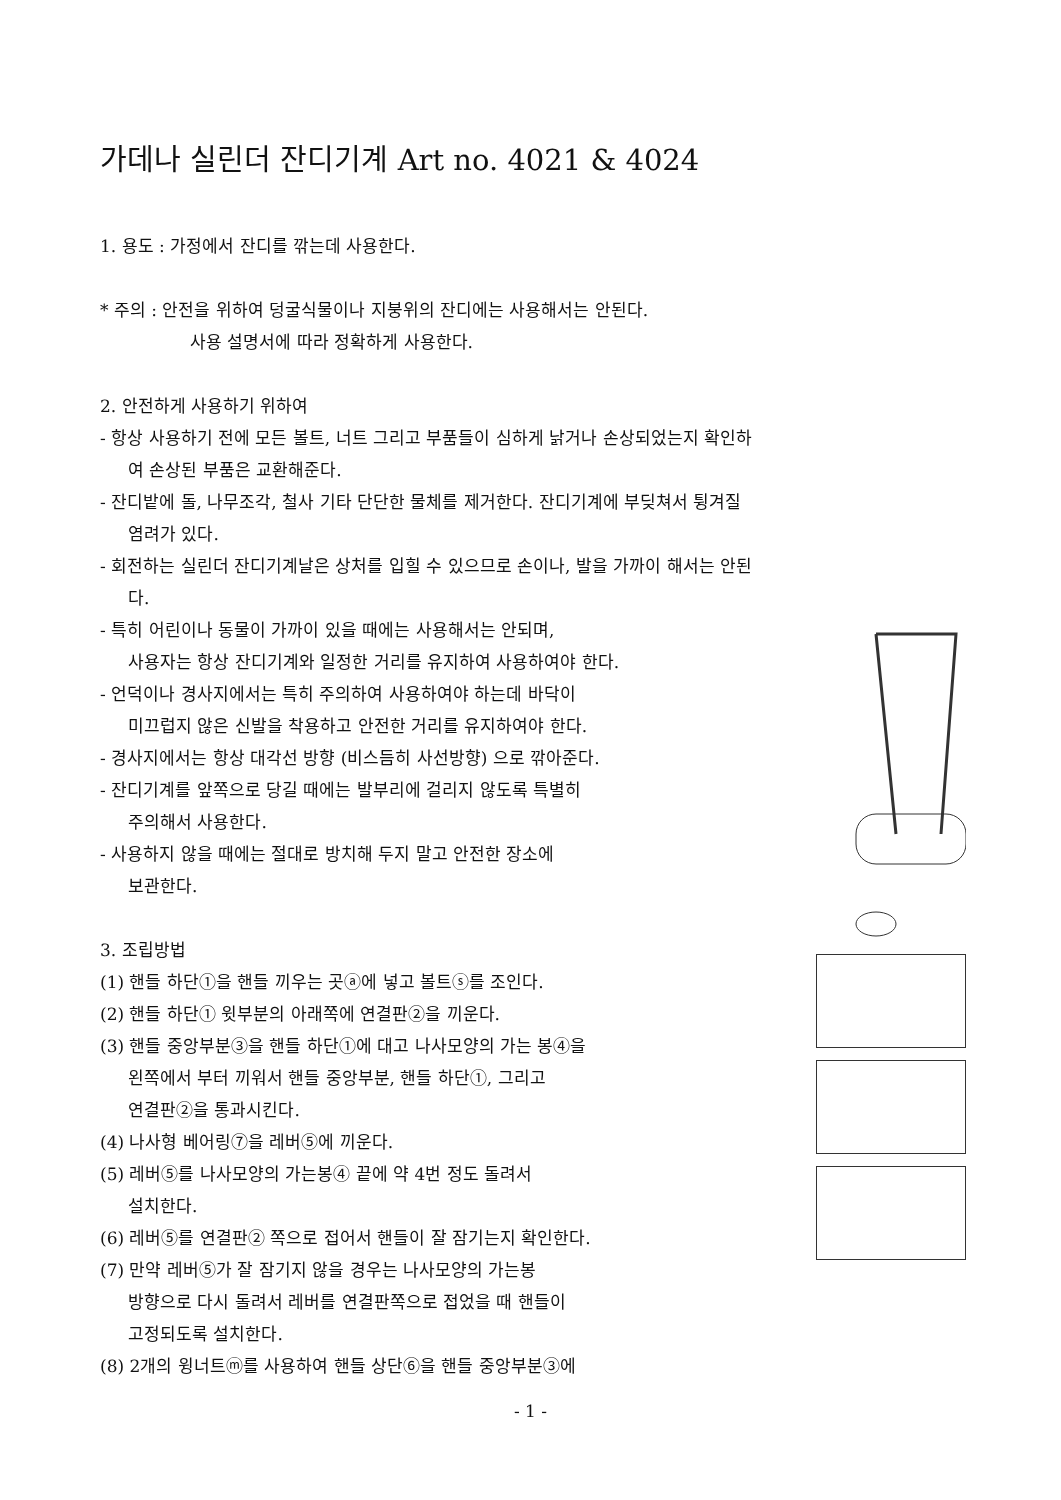가데나 실린더 잔디기계 Art no. 4021 & 4024
1. 용도 : 가정에서 잔디를 깎는데 사용한다.
* 주의 : 안전을 위하여 덩굴식물이나 지붕위의 잔디에는 사용해서는 안된다.
사용 설명서에 따라 정확하게 사용한다.
2. 안전하게 사용하기 위하여
- 항상 사용하기 전에 모든 볼트, 너트 그리고 부품들이 심하게 낡거나 손상되었는지 확인하
여 손상된 부품은 교환해준다.
- 잔디밭에 돌, 나무조각, 철사 기타 단단한 물체를 제거한다. 잔디기계에 부딪쳐서 튕겨질
염려가 있다.
- 회전하는 실린더 잔디기계날은 상처를 입힐 수 있으므로 손이나, 발을 가까이 해서는 안된
다.
- 특히 어린이나 동물이 가까이 있을 때에는 사용해서는 안되며,
사용자는 항상 잔디기계와 일정한 거리를 유지하여 사용하여야 한다.
- 언덕이나 경사지에서는 특히 주의하여 사용하여야 하는데 바닥이
미끄럽지 않은 신발을 착용하고 안전한 거리를 유지하여야 한다.
- 경사지에서는 항상 대각선 방향 (비스듬히 사선방향) 으로 깎아준다.
- 잔디기계를 앞쪽으로 당길 때에는 발부리에 걸리지 않도록 특별히
주의해서 사용한다.
- 사용하지 않을 때에는 절대로 방치해 두지 말고 안전한 장소에
보관한다.
3. 조립방법
(1) 핸들 하단①을 핸들 끼우는 곳ⓐ에 넣고 볼트ⓢ를 조인다.
(2) 핸들 하단① 윗부분의 아래쪽에 연결판②을 끼운다.
(3) 핸들 중앙부분③을 핸들 하단①에 대고 나사모양의 가는 봉④을
왼쪽에서 부터 끼워서 핸들 중앙부분, 핸들 하단①, 그리고
연결판②을 통과시킨다.
(4) 나사형 베어링⑦을 레버⑤에 끼운다.
(5) 레버⑤를 나사모양의 가는봉④ 끝에 약 4번 정도 돌려서
설치한다.
(6) 레버⑤를 연결판② 쪽으로 접어서 핸들이 잘 잠기는지 확인한다.
(7) 만약 레버⑤가 잘 잠기지 않을 경우는 나사모양의 가는봉
방향으로 다시 돌려서 레버를 연결판쪽으로 접었을 때 핸들이
고정되도록 설치한다.
(8) 2개의 윙너트ⓜ를 사용하여 핸들 상단⑥을 핸들 중앙부분③에
- 1 -